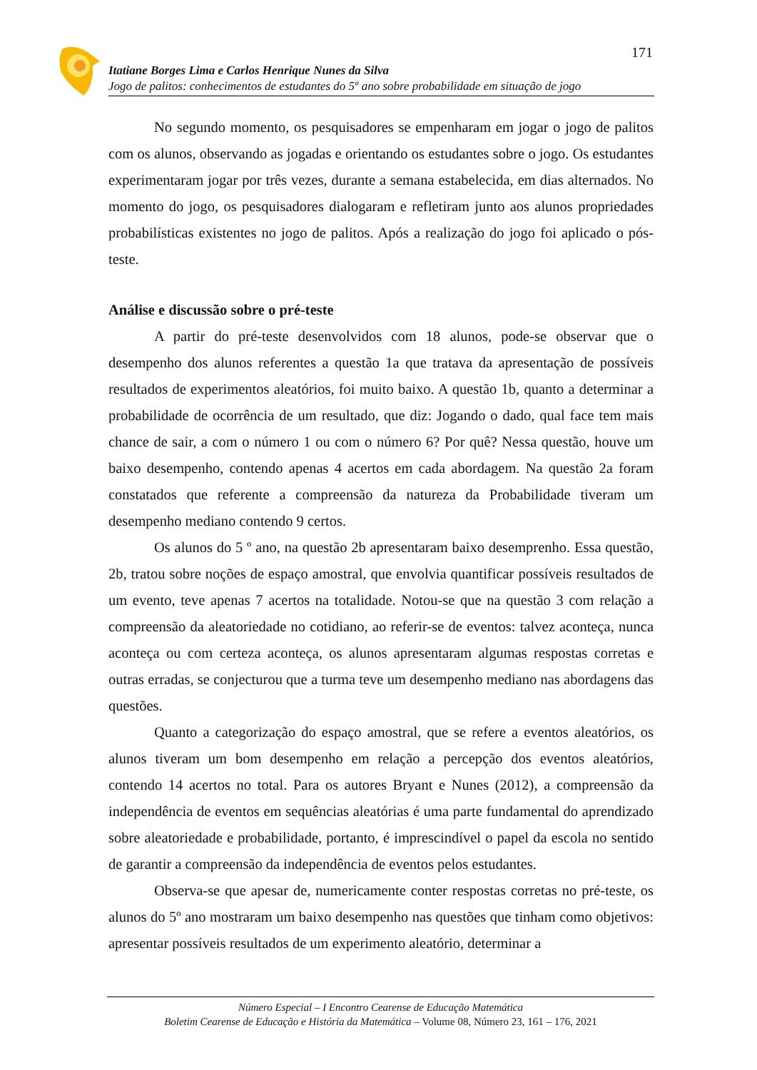171
Itatiane Borges Lima e Carlos Henrique Nunes da Silva
Jogo de palitos: conhecimentos de estudantes do 5º ano sobre probabilidade em situação de jogo
No segundo momento, os pesquisadores se empenharam em jogar o jogo de palitos com os alunos, observando as jogadas e orientando os estudantes sobre o jogo. Os estudantes experimentaram jogar por três vezes, durante a semana estabelecida, em dias alternados. No momento do jogo, os pesquisadores dialogaram e refletiram junto aos alunos propriedades probabilísticas existentes no jogo de palitos. Após a realização do jogo foi aplicado o pós-teste.
Análise e discussão sobre o pré-teste
A partir do pré-teste desenvolvidos com 18 alunos, pode-se observar que o desempenho dos alunos referentes a questão 1a que tratava da apresentação de possíveis resultados de experimentos aleatórios, foi muito baixo. A questão 1b, quanto a determinar a probabilidade de ocorrência de um resultado, que diz: Jogando o dado, qual face tem mais chance de sair, a com o número 1 ou com o número 6? Por quê? Nessa questão, houve um baixo desempenho, contendo apenas 4 acertos em cada abordagem. Na questão 2a foram constatados que referente a compreensão da natureza da Probabilidade tiveram um desempenho mediano contendo 9 certos.
Os alunos do 5 º ano, na questão 2b apresentaram baixo desemprenho. Essa questão, 2b, tratou sobre noções de espaço amostral, que envolvia quantificar possíveis resultados de um evento, teve apenas 7 acertos na totalidade. Notou-se que na questão 3 com relação a compreensão da aleatoriedade no cotidiano, ao referir-se de eventos: talvez aconteça, nunca aconteça ou com certeza aconteça, os alunos apresentaram algumas respostas corretas e outras erradas, se conjecturou que a turma teve um desempenho mediano nas abordagens das questões.
Quanto a categorização do espaço amostral, que se refere a eventos aleatórios, os alunos tiveram um bom desempenho em relação a percepção dos eventos aleatórios, contendo 14 acertos no total. Para os autores Bryant e Nunes (2012), a compreensão da independência de eventos em sequências aleatórias é uma parte fundamental do aprendizado sobre aleatoriedade e probabilidade, portanto, é imprescindível o papel da escola no sentido de garantir a compreensão da independência de eventos pelos estudantes.
Observa-se que apesar de, numericamente conter respostas corretas no pré-teste, os alunos do 5º ano mostraram um baixo desempenho nas questões que tinham como objetivos: apresentar possíveis resultados de um experimento aleatório, determinar a
Número Especial – I Encontro Cearense de Educação Matemática
Boletim Cearense de Educação e História da Matemática – Volume 08, Número 23, 161 – 176, 2021